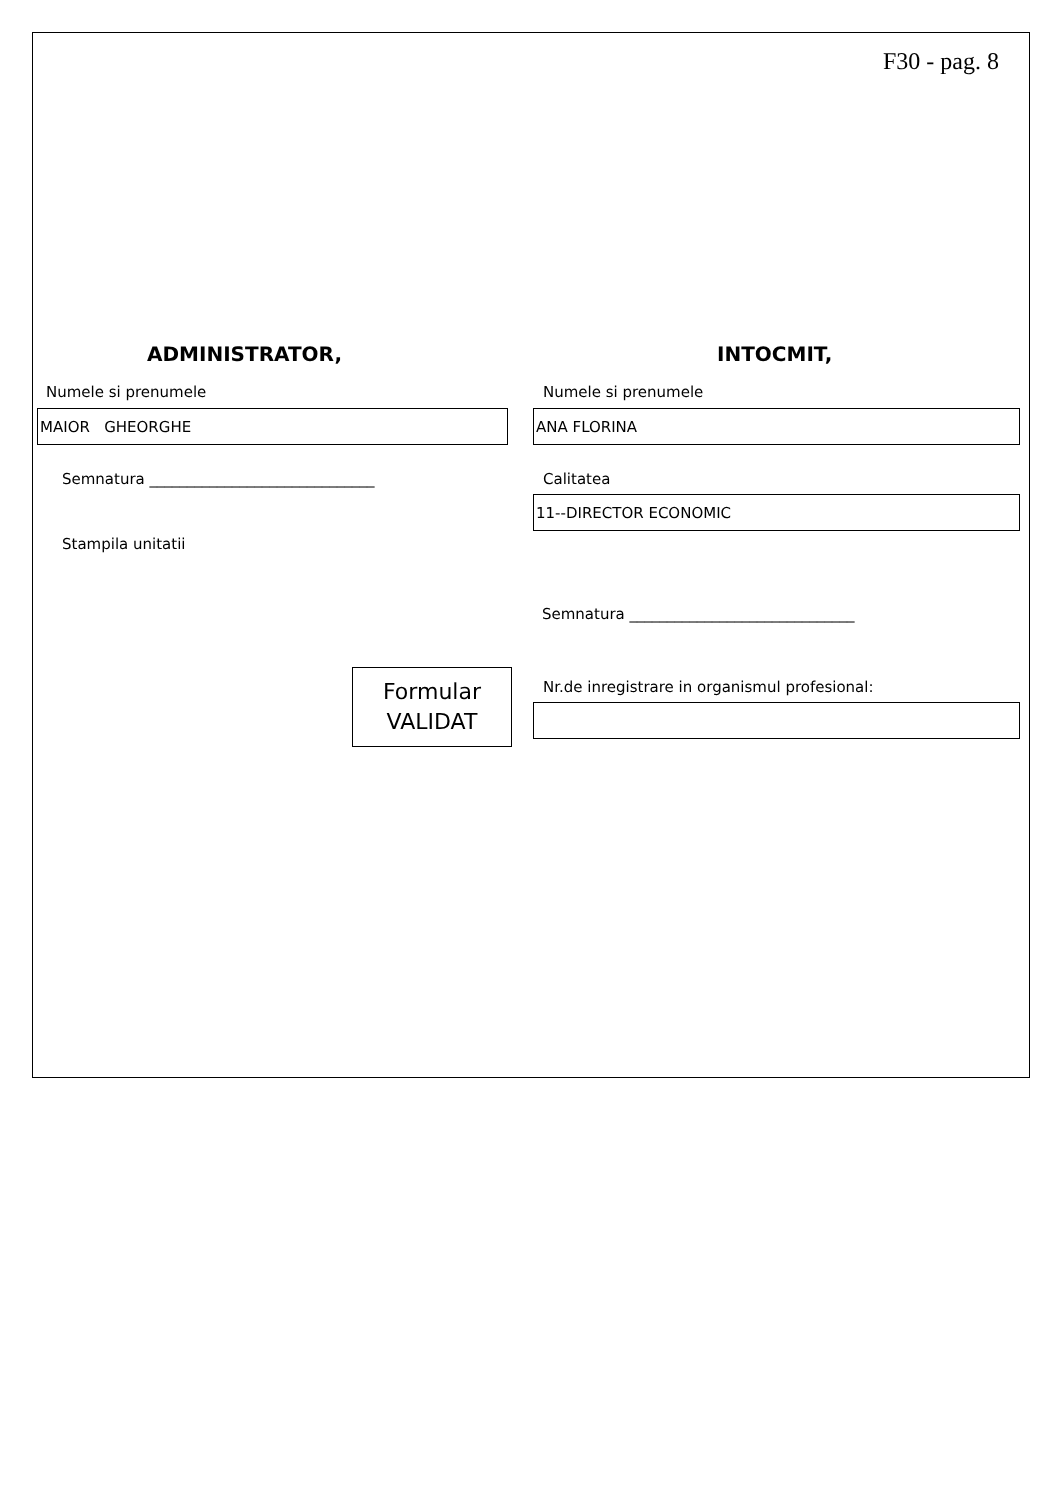F30 - pag. 8
ADMINISTRATOR, INTOCMIT,
Numele si prenumele Numele si prenumele
MAIOR GHEORGHE ANA FLORINA
Semnatura ______________________________
Calitatea
11--DIRECTOR ECONOMIC
Stampila unitatii
Semnatura ______________________________
Formular
VALIDAT
Nr.de inregistrare in organismul profesional: